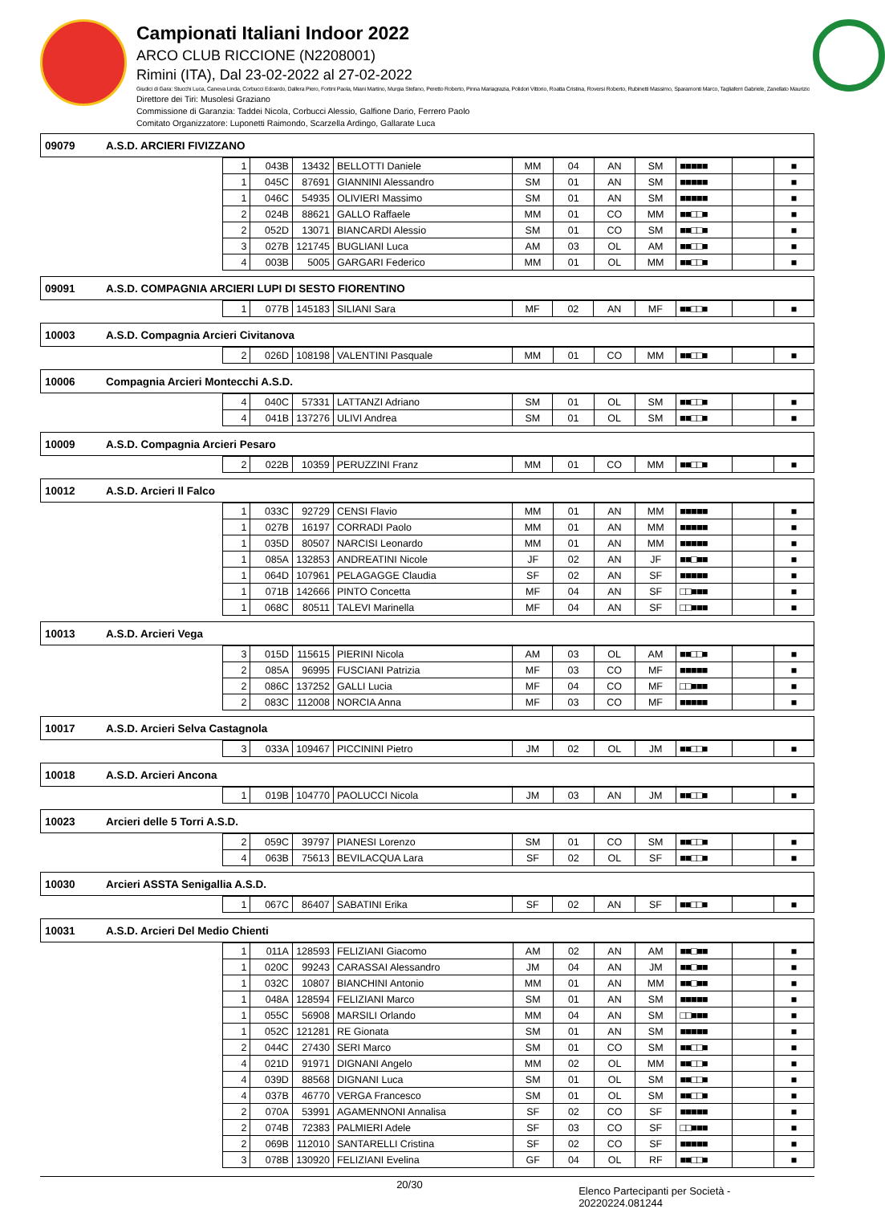Campionati Italiani Indoor 2022
ARCO CLUB RICCIONE (N2208001)
Rimini (ITA), Dal 23-02-2022 al 27-02-2022
Giudici di Gara: Stucchi Luca, Caneva Linda, Corbucci Edoardo, Dallera Piero, Fortini Paola, Miani Martino, Murgia Stefano, Peretto Roberto, Pinna Mariagrazia, Polidori Vittorio, Roatta Cristina, Roversi Roberto, Rubinetti Massimo, Sparamonti Marco, Tagliaferri Gabriele, Zanellato Maurizio
Direttore dei Tiri: Musolesi Graziano
Commissione di Garanzia: Taddei Nicola, Corbucci Alessio, Galfione Dario, Ferrero Paolo
Comitato Organizzatore: Luponetti Raimondo, Scarzella Ardingo, Gallarate Luca
09079 A.S.D. ARCIERI FIVIZZANO
| 1 | 043B | 13432 | BELLOTTI Daniele | MM | 04 | AN | SM | ■■■■■ | | ■ |
| 1 | 045C | 87691 | GIANNINI Alessandro | SM | 01 | AN | SM | ■■■■■ | | ■ |
| 1 | 046C | 54935 | OLIVIERI Massimo | SM | 01 | AN | SM | ■■■■■ | | ■ |
| 2 | 024B | 88621 | GALLO Raffaele | MM | 01 | CO | MM | ■■□□■ | | ■ |
| 2 | 052D | 13071 | BIANCARDI Alessio | SM | 01 | CO | SM | ■■□□■ | | ■ |
| 3 | 027B | 121745 | BUGLIANI Luca | AM | 03 | OL | AM | ■■□□■ | | ■ |
| 4 | 003B | 5005 | GARGARI Federico | MM | 01 | OL | MM | ■■□□■ | | ■ |
09091 A.S.D. COMPAGNIA ARCIERI LUPI DI SESTO FIORENTINO
| 1 | 077B | 145183 | SILIANI Sara | MF | 02 | AN | MF | ■■□□■ | | ■ |
10003 A.S.D. Compagnia Arcieri Civitanova
| 2 | 026D | 108198 | VALENTINI Pasquale | MM | 01 | CO | MM | ■■□□■ | | ■ |
10006 Compagnia Arcieri Montecchi A.S.D.
| 4 | 040C | 57331 | LATTANZI Adriano | SM | 01 | OL | SM | ■■□□■ | | ■ |
| 4 | 041B | 137276 | ULIVI Andrea | SM | 01 | OL | SM | ■■□□■ | | ■ |
10009 A.S.D. Compagnia Arcieri Pesaro
| 2 | 022B | 10359 | PERUZZINI Franz | MM | 01 | CO | MM | ■■□□■ | | ■ |
10012 A.S.D. Arcieri Il Falco
| 1 | 033C | 92729 | CENSI Flavio | MM | 01 | AN | MM | ■■■■■ | | ■ |
| 1 | 027B | 16197 | CORRADI Paolo | MM | 01 | AN | MM | ■■■■■ | | ■ |
| 1 | 035D | 80507 | NARCISI Leonardo | MM | 01 | AN | MM | ■■■■■ | | ■ |
| 1 | 085A | 132853 | ANDREATINI Nicole | JF | 02 | AN | JF | ■■□■■ | | ■ |
| 1 | 064D | 107961 | PELAGAGGE Claudia | SF | 02 | AN | SF | ■■■■■ | | ■ |
| 1 | 071B | 142666 | PINTO Concetta | MF | 04 | AN | SF | □□■■■ | | ■ |
| 1 | 068C | 80511 | TALEVI Marinella | MF | 04 | AN | SF | □□■■■ | | ■ |
10013 A.S.D. Arcieri Vega
| 3 | 015D | 115615 | PIERINI Nicola | AM | 03 | OL | AM | ■■□□■ | | ■ |
| 2 | 085A | 96995 | FUSCIANI Patrizia | MF | 03 | CO | MF | ■■■■■ | | ■ |
| 2 | 086C | 137252 | GALLI Lucia | MF | 04 | CO | MF | □□■■■ | | ■ |
| 2 | 083C | 112008 | NORCIA Anna | MF | 03 | CO | MF | ■■■■■ | | ■ |
10017 A.S.D. Arcieri Selva Castagnola
| 3 | 033A | 109467 | PICCININI Pietro | JM | 02 | OL | JM | ■■□□■ | | ■ |
10018 A.S.D. Arcieri Ancona
| 1 | 019B | 104770 | PAOLUCCI Nicola | JM | 03 | AN | JM | ■■□□■ | | ■ |
10023 Arcieri delle 5 Torri A.S.D.
| 2 | 059C | 39797 | PIANESI Lorenzo | SM | 01 | CO | SM | ■■□□■ | | ■ |
| 4 | 063B | 75613 | BEVILACQUA Lara | SF | 02 | OL | SF | ■■□□■ | | ■ |
10030 Arcieri ASSTA Senigallia A.S.D.
| 1 | 067C | 86407 | SABATINI Erika | SF | 02 | AN | SF | ■■□□■ | | ■ |
10031 A.S.D. Arcieri Del Medio Chienti
| 1 | 011A | 128593 | FELIZIANI Giacomo | AM | 02 | AN | AM | ■■□■■ | | ■ |
| 1 | 020C | 99243 | CARASSAI Alessandro | JM | 04 | AN | JM | ■■□■■ | | ■ |
| 1 | 032C | 10807 | BIANCHINI Antonio | MM | 01 | AN | MM | ■■□■■ | | ■ |
| 1 | 048A | 128594 | FELIZIANI Marco | SM | 01 | AN | SM | ■■■■■ | | ■ |
| 1 | 055C | 56908 | MARSILI Orlando | MM | 04 | AN | SM | □□■■■ | | ■ |
| 1 | 052C | 121281 | RE Gionata | SM | 01 | AN | SM | ■■■■■ | | ■ |
| 2 | 044C | 27430 | SERI Marco | SM | 01 | CO | SM | ■■□□■ | | ■ |
| 4 | 021D | 91971 | DIGNANI Angelo | MM | 02 | OL | MM | ■■□□■ | | ■ |
| 4 | 039D | 88568 | DIGNANI Luca | SM | 01 | OL | SM | ■■□□■ | | ■ |
| 4 | 037B | 46770 | VERGA Francesco | SM | 01 | OL | SM | ■■□□■ | | ■ |
| 2 | 070A | 53991 | AGAMENNONI Annalisa | SF | 02 | CO | SF | ■■■■■ | | ■ |
| 2 | 074B | 72383 | PALMIERI Adele | SF | 03 | CO | SF | □□■■■ | | ■ |
| 2 | 069B | 112010 | SANTARELLI Cristina | SF | 02 | CO | SF | ■■■■■ | | ■ |
| 3 | 078B | 130920 | FELIZIANI Evelina | GF | 04 | OL | RF | ■■□□■ | | ■ |
20/30 Elenco Partecipanti per Società - 20220224.081244